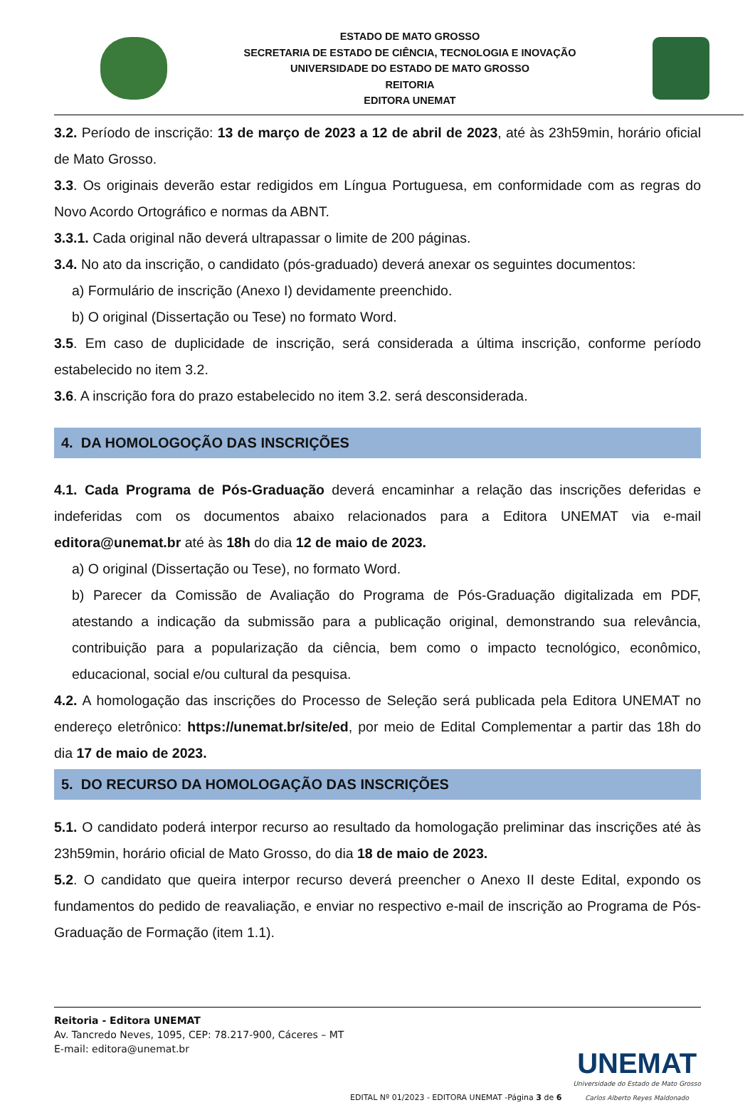ESTADO DE MATO GROSSO
SECRETARIA DE ESTADO DE CIÊNCIA, TECNOLOGIA E INOVAÇÃO
UNIVERSIDADE DO ESTADO DE MATO GROSSO
REITORIA
EDITORA UNEMAT
3.2. Período de inscrição: 13 de março de 2023 a 12 de abril de 2023, até às 23h59min, horário oficial de Mato Grosso.
3.3. Os originais deverão estar redigidos em Língua Portuguesa, em conformidade com as regras do Novo Acordo Ortográfico e normas da ABNT.
3.3.1. Cada original não deverá ultrapassar o limite de 200 páginas.
3.4. No ato da inscrição, o candidato (pós-graduado) deverá anexar os seguintes documentos:
a) Formulário de inscrição (Anexo I) devidamente preenchido.
b) O original (Dissertação ou Tese) no formato Word.
3.5. Em caso de duplicidade de inscrição, será considerada a última inscrição, conforme período estabelecido no item 3.2.
3.6. A inscrição fora do prazo estabelecido no item 3.2. será desconsiderada.
4. DA HOMOLOGOÇÃO DAS INSCRIÇÕES
4.1. Cada Programa de Pós-Graduação deverá encaminhar a relação das inscrições deferidas e indeferidas com os documentos abaixo relacionados para a Editora UNEMAT via e-mail editora@unemat.br até às 18h do dia 12 de maio de 2023.
a) O original (Dissertação ou Tese), no formato Word.
b) Parecer da Comissão de Avaliação do Programa de Pós-Graduação digitalizada em PDF, atestando a indicação da submissão para a publicação original, demonstrando sua relevância, contribuição para a popularização da ciência, bem como o impacto tecnológico, econômico, educacional, social e/ou cultural da pesquisa.
4.2. A homologação das inscrições do Processo de Seleção será publicada pela Editora UNEMAT no endereço eletrônico: https://unemat.br/site/ed, por meio de Edital Complementar a partir das 18h do dia 17 de maio de 2023.
5. DO RECURSO DA HOMOLOGAÇÃO DAS INSCRIÇÕES
5.1. O candidato poderá interpor recurso ao resultado da homologação preliminar das inscrições até às 23h59min, horário oficial de Mato Grosso, do dia 18 de maio de 2023.
5.2. O candidato que queira interpor recurso deverá preencher o Anexo II deste Edital, expondo os fundamentos do pedido de reavaliação, e enviar no respectivo e-mail de inscrição ao Programa de Pós-Graduação de Formação (item 1.1).
Reitoria - Editora UNEMAT
Av. Tancredo Neves, 1095, CEP: 78.217-900, Cáceres – MT
E-mail: editora@unemat.br
EDITAL Nº 01/2023 - EDITORA UNEMAT -Página 3 de 6
UNEMAT
Universidade do Estado de Mato Grosso
Carlos Alberto Reyes Maldonado